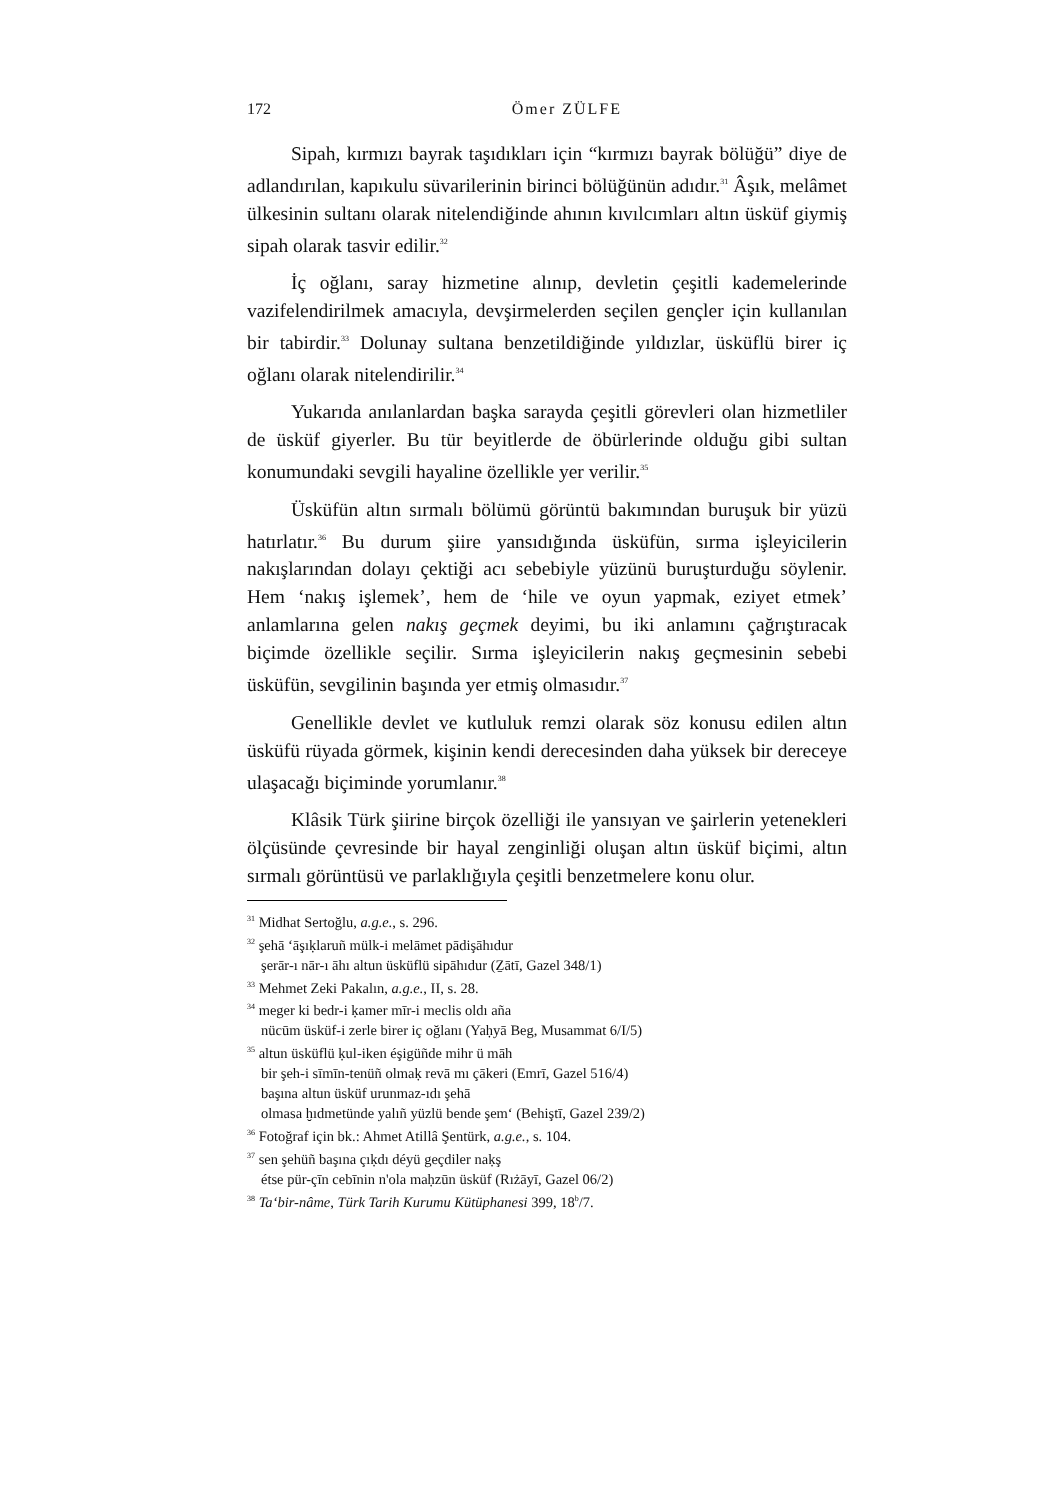172 Ömer ZÜLFE
Sipah, kırmızı bayrak taşıdıkları için “kırmızı bayrak bölüğü” diye de adlandırılan, kapıkulu süvarilerinin birinci bölüğünün adıdır.<sup>31</sup> Âşık, melâmet ülkesinin sultanı olarak nitelendiğinde ahının kıvılcımları altın üsküf giymiş sipah olarak tasvir edilir.<sup>32</sup>
İç oğlanı, saray hizmetine alınıp, devletin çeşitli kademelerinde vazifelendirilmek amacıyla, devşirmelerden seçilen gençler için kullanılan bir tabirdir.<sup>33</sup> Dolunay sultana benzetildiğinde yıldızlar, üsküflü birer iç oğlanı olarak nitelendirilir.<sup>34</sup>
Yukarıda anılanlardan başka sarayda çeşitli görevleri olan hizmetliler de üsküf giyerler. Bu tür beyitlerde de öbürlerinde olduğu gibi sultan konumundaki sevgili hayaline özellikle yer verilir.<sup>35</sup>
Üsküfün altın sırmalı bölümü görüntü bakımından buruşuk bir yüzü hatırlatır.<sup>36</sup> Bu durum şiire yansıdığında üsküfün, sırma işleyicilerin nakışlarından dolayı çektiği acı sebebiyle yüzünü buruşturduğu söylenir. Hem ‘nakış işlemek’, hem de ‘hile ve oyun yapmak, eziyet etmek’ anlamlarına gelen nakış geçmek deyimi, bu iki anlamını çağrıştıracak biçimde özellikle seçilir. Sırma işleyicilerin nakış geçmesinin sebebi üsküfün, sevgilinin başında yer etmiş olmasıdır.<sup>37</sup>
Genellikle devlet ve kutluluk remzi olarak söz konusu edilen altın üsküfü rüyada görmek, kişinin kendi derecesinden daha yüksek bir dereceye ulaşacağı biçiminde yorumlanır.<sup>38</sup>
Klâsik Türk şiirine birçok özelliği ile yansıyan ve şairlerin yetenekleri ölçüsünde çevresinde bir hayal zenginliği oluşan altın üsküf biçimi, altın sırmalı görüntüsü ve parlaklığıyla çeşitli benzetmelere konu olur.
<sup>31</sup> Midhat Sertoğlu, a.g.e., s. 296.
<sup>32</sup> şehā ‘āşıḳlaruñ mülk-i melāmet pādişāhıdur
şerār-ı nār-ı āhı altun üsküflü sipāhıdur (Ẕātī, Gazel 348/1)
<sup>33</sup> Mehmet Zeki Pakalın, a.g.e., II, s. 28.
<sup>34</sup> meger ki bedr-i ḳamer mīr-i meclis oldı aña
nücūm üsküf-i zerle birer iç oğlanı (Yaḥyā Beg, Musammat 6/I/5)
<sup>35</sup> altun üsküflü ḳul-iken éşigüñde mihr ü māh
bir şeh-i sīmīn-tenüñ olmaḳ revā mı çākeri (Emrī, Gazel 516/4)
başına altun üsküf urunmaz-ıdı şehā
olmasa ḫıdmetünde yalıñ yüzlü bende şem‘ (Behiştī, Gazel 239/2)
<sup>36</sup> Fotoğraf için bk.: Ahmet Atillâ Şentürk, a.g.e., s. 104.
<sup>37</sup> sen şehüñ başına çıḳdı déyü geçdiler naḳş
étse pür-çīn cebīnin n'ola maḥzūn üsküf (Rıżāyī, Gazel 06/2)
<sup>38</sup> Ta‘bir-nâme, Türk Tarih Kurumu Kütüphanesi 399, 18<sup>b</sup>/7.